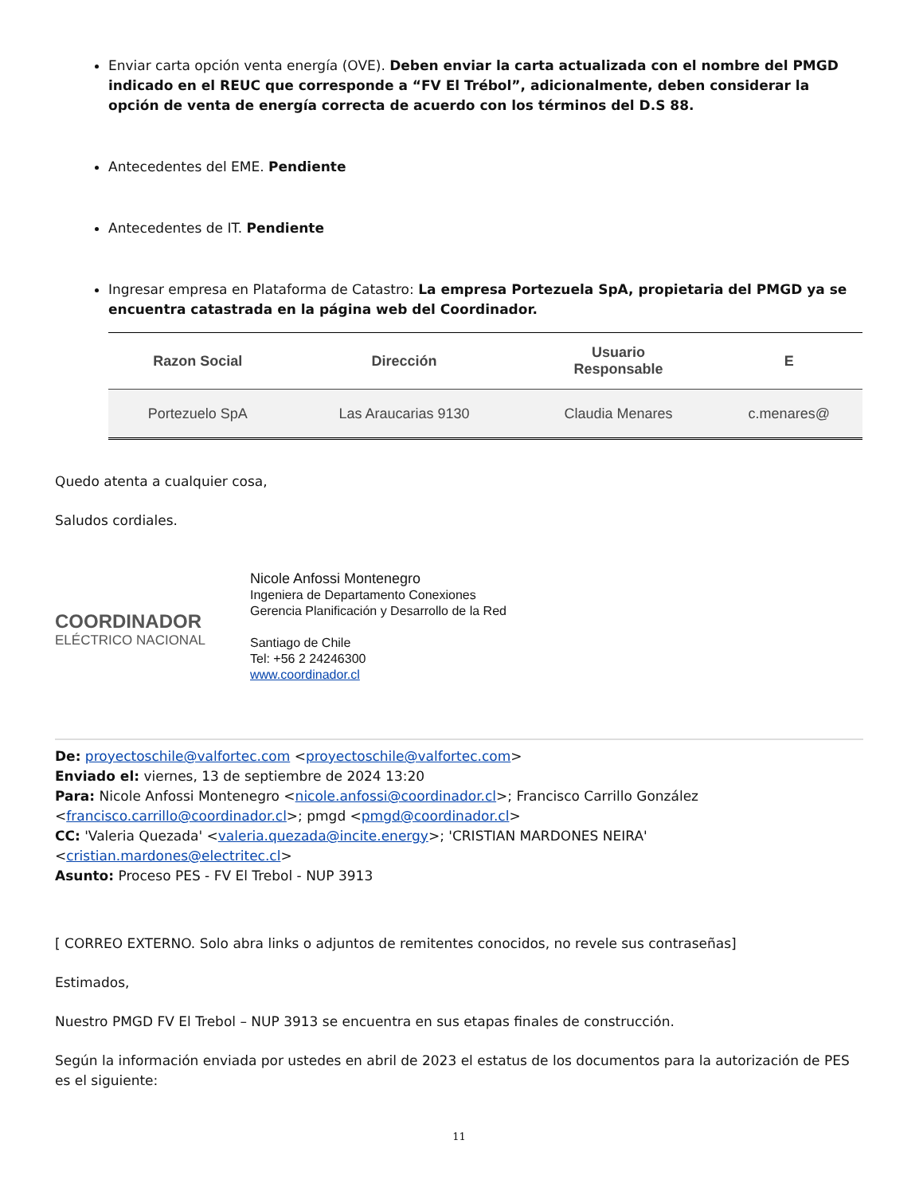Enviar carta opción venta energía (OVE). Deben enviar la carta actualizada con el nombre del PMGD indicado en el REUC que corresponde a “FV El Trébol”, adicionalmente, deben considerar la opción de venta de energía correcta de acuerdo con los términos del D.S 88.
Antecedentes del EME. Pendiente
Antecedentes de IT. Pendiente
Ingresar empresa en Plataforma de Catastro: La empresa Portezuela SpA, propietaria del PMGD ya se encuentra catastrada en la página web del Coordinador.
| Razon Social | Dirección | Usuario Responsable | E |
| --- | --- | --- | --- |
| Portezuelo SpA | Las Araucarias 9130 | Claudia Menares | c.menares@ |
Quedo atenta a cualquier cosa,
Saludos cordiales.
COORDINADOR
ELÉCTRICO NACIONAL
Nicole Anfossi Montenegro
Ingeniera de Departamento Conexiones
Gerencia Planificación y Desarrollo de la Red
Santiago de Chile
Tel: +56 2 24246300
www.coordinador.cl
De: proyectoschile@valfortec.com <proyectoschile@valfortec.com>
Enviado el: viernes, 13 de septiembre de 2024 13:20
Para: Nicole Anfossi Montenegro <nicole.anfossi@coordinador.cl>; Francisco Carrillo González <francisco.carrillo@coordinador.cl>; pmgd <pmgd@coordinador.cl>
CC: 'Valeria Quezada' <valeria.quezada@incite.energy>; 'CRISTIAN MARDONES NEIRA' <cristian.mardones@electritec.cl>
Asunto: Proceso PES - FV El Trebol - NUP 3913
[ CORREO EXTERNO. Solo abra links o adjuntos de remitentes conocidos, no revele sus contraseñas]
Estimados,
Nuestro PMGD FV El Trebol – NUP 3913 se encuentra en sus etapas finales de construcción.
Según la información enviada por ustedes en abril de 2023 el estatus de los documentos para la autorización de PES es el siguiente:
11